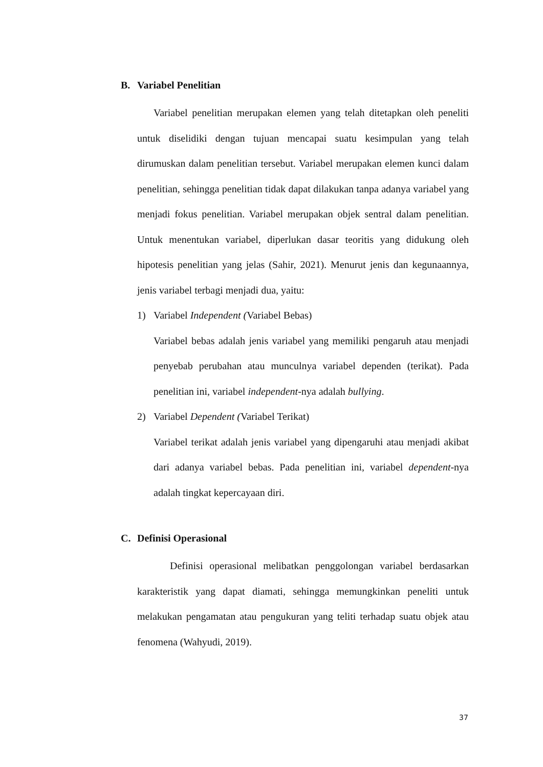B. Variabel Penelitian
Variabel penelitian merupakan elemen yang telah ditetapkan oleh peneliti untuk diselidiki dengan tujuan mencapai suatu kesimpulan yang telah dirumuskan dalam penelitian tersebut. Variabel merupakan elemen kunci dalam penelitian, sehingga penelitian tidak dapat dilakukan tanpa adanya variabel yang menjadi fokus penelitian. Variabel merupakan objek sentral dalam penelitian. Untuk menentukan variabel, diperlukan dasar teoritis yang didukung oleh hipotesis penelitian yang jelas (Sahir, 2021). Menurut jenis dan kegunaannya, jenis variabel terbagi menjadi dua, yaitu:
1) Variabel Independent (Variabel Bebas)
Variabel bebas adalah jenis variabel yang memiliki pengaruh atau menjadi penyebab perubahan atau munculnya variabel dependen (terikat). Pada penelitian ini, variabel independent-nya adalah bullying.
2) Variabel Dependent (Variabel Terikat)
Variabel terikat adalah jenis variabel yang dipengaruhi atau menjadi akibat dari adanya variabel bebas. Pada penelitian ini, variabel dependent-nya adalah tingkat kepercayaan diri.
C. Definisi Operasional
Definisi operasional melibatkan penggolongan variabel berdasarkan karakteristik yang dapat diamati, sehingga memungkinkan peneliti untuk melakukan pengamatan atau pengukuran yang teliti terhadap suatu objek atau fenomena (Wahyudi, 2019).
37